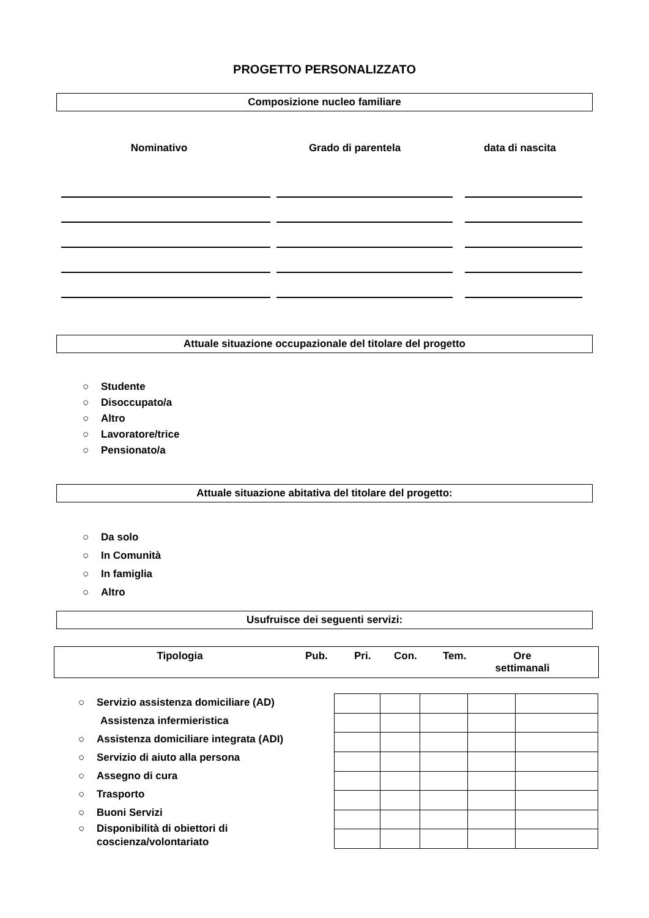PROGETTO PERSONALIZZATO
Composizione nucleo familiare
Nominativo Grado di parentela data di nascita
Attuale situazione occupazionale del titolare del progetto
○ Studente
○ Disoccupato/a
○ Altro
○ Lavoratore/trice
○ Pensionato/a
Attuale situazione abitativa del titolare del progetto:
○ Da solo
○ In Comunità
○ In famiglia
○ Altro
Usufruisce dei seguenti servizi:
Tipologia Pub. Pri. Con. Tem. Ore settimanali
○ Servizio assistenza domiciliare (AD)
Assistenza infermieristica
○ Assistenza domiciliare integrata (ADI)
○ Servizio di aiuto alla persona
○ Assegno di cura
○ Trasporto
○ Buoni Servizi
○ Disponibilità di obiettori di
coscienza/volontariato